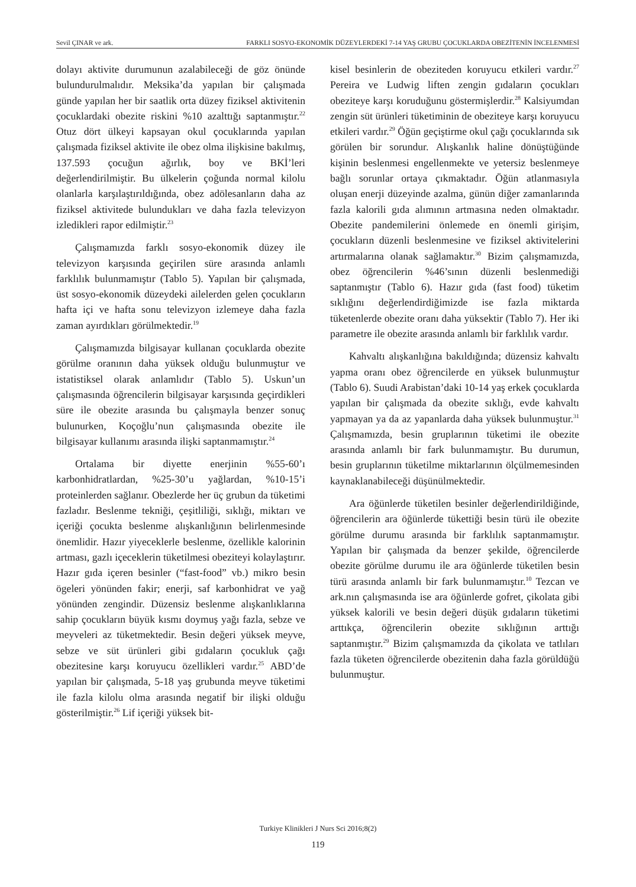Sevil ÇINAR ve ark. FARKLI SOSYO-EKONOMİK DÜZEYLERDEKİ 7-14 YAŞ GRUBU ÇOCUKLARDA OBEZİTENİN İNCELENMESİ
dolayı aktivite durumunun azalabileceği de göz önünde bulundurulmalıdır. Meksika’da yapılan bir çalışmada günde yapılan her bir saatlik orta düzey fiziksel aktivitenin çocuklardaki obezite riskini %10 azalttığı saptanmıştır.<sup>22</sup> Otuz dört ülkeyi kapsayan okul çocuklarında yapılan çalışmada fiziksel aktivite ile obez olma ilişkisine bakılmış, 137.593 çocuğun ağırlık, boy ve BKİ’leri değerlendirilmiştir. Bu ülkelerin çoğunda normal kilolu olanlarla karşılaştırıldığında, obez adölesanların daha az fiziksel aktivitede bulundukları ve daha fazla televizyon izledikleri rapor edilmiştir.<sup>23</sup>
Çalışmamızda farklı sosyo-ekonomik düzey ile televizyon karşısında geçirilen süre arasında anlamlı farklılık bulunmamıştır (Tablo 5). Yapılan bir çalışmada, üst sosyo-ekonomik düzeydeki ailelerden gelen çocukların hafta içi ve hafta sonu televizyon izlemeye daha fazla zaman ayırdıkları görülmektedir.<sup>19</sup>
Çalışmamızda bilgisayar kullanan çocuklarda obezite görülme oranının daha yüksek olduğu bulunmuştur ve istatistiksel olarak anlamlıdır (Tablo 5). Uskun’un çalışmasında öğrencilerin bilgisayar karşısında geçirdikleri süre ile obezite arasında bu çalışmayla benzer sonuç bulunurken, Koçoğlu’nun çalışmasında obezite ile bilgisayar kullanımı arasında ilişki saptanmamıştır.<sup>24</sup>
Ortalama bir diyette enerjinin %55-60’ı karbonhidratlardan, %25-30’u yağlardan, %10-15’i proteinlerden sağlanır. Obezlerde her üç grubun da tüketimi fazladır. Beslenme tekniği, çeşitliliği, sıklığı, miktarı ve içeriği çocukta beslenme alışkanlığının belirlenmesinde önemlidir. Hazır yiyeceklerle beslenme, özellikle kalorinin artması, gazlı içeceklerin tüketilmesi obeziteyi kolaylaştırır. Hazır gıda içeren besinler (“fast-food” vb.) mikro besin ögeleri yönünden fakir; enerji, saf karbonhidrat ve yağ yönünden zengindir. Düzensiz beslenme alışkanlıklarına sahip çocukların büyük kısmı doymuş yağı fazla, sebze ve meyveleri az tüketmektedir. Besin değeri yüksek meyve, sebze ve süt ürünleri gibi gıdaların çocukluk çağı obezitesine karşı koruyucu özellikleri vardır.<sup>25</sup> ABD’de yapılan bir çalışmada, 5-18 yaş grubunda meyve tüketimi ile fazla kilolu olma arasında negatif bir ilişki olduğu gösterilmiştir.<sup>26</sup> Lif içeriği yüksek bit-
kisel besinlerin de obeziteden koruyucu etkileri vardır.<sup>27</sup> Pereira ve Ludwig liften zengin gıdaların çocukları obeziteye karşı koruduğunu göstermişlerdir.<sup>28</sup> Kalsiyumdan zengin süt ürünleri tüketiminin de obeziteye karşı koruyucu etkileri vardır.<sup>29</sup> Öğün geçiştirme okul çağı çocuklarında sık görülen bir sorundur. Alışkanlık haline dönüştüğünde kişinin beslenmesi engellenmekte ve yetersiz beslenmeye bağlı sorunlar ortaya çıkmaktadır. Öğün atlanmasıyla oluşan enerji düzeyinde azalma, günün diğer zamanlarında fazla kalorili gıda alımının artmasına neden olmaktadır. Obezite pandemilerini önlemede en önemli girişim, çocukların düzenli beslenmesine ve fiziksel aktivitelerini artırmalarına olanak sağlamaktır.<sup>30</sup> Bizim çalışmamızda, obez öğrencilerin %46’sının düzenli beslenmediği saptanmıştır (Tablo 6). Hazır gıda (fast food) tüketim sıklığını değerlendirdiğimizde ise fazla miktarda tüketenlerde obezite oranı daha yüksektir (Tablo 7). Her iki parametre ile obezite arasında anlamlı bir farklılık vardır.
Kahvaltı alışkanlığına bakıldığında; düzensiz kahvaltı yapma oranı obez öğrencilerde en yüksek bulunmuştur (Tablo 6). Suudi Arabistan’daki 10-14 yaş erkek çocuklarda yapılan bir çalışmada da obezite sıklığı, evde kahvaltı yapmayan ya da az yapanlarda daha yüksek bulunmuştur.<sup>31</sup> Çalışmamızda, besin gruplarının tüketimi ile obezite arasında anlamlı bir fark bulunmamıştır. Bu durumun, besin gruplarının tüketilme miktarlarının ölçülmemesinden kaynaklanabileceği düşünülmektedir.
Ara öğünlerde tüketilen besinler değerlendirildiğinde, öğrencilerin ara öğünlerde tükettiği besin türü ile obezite görülme durumu arasında bir farklılık saptanmamıştır. Yapılan bir çalışmada da benzer şekilde, öğrencilerde obezite görülme durumu ile ara öğünlerde tüketilen besin türü arasında anlamlı bir fark bulunmamıştır.<sup>10</sup> Tezcan ve ark.nın çalışmasında ise ara öğünlerde gofret, çikolata gibi yüksek kalorili ve besin değeri düşük gıdaların tüketimi arttıkça, öğrencilerin obezite sıklığının arttığı saptanmıştır.<sup>29</sup> Bizim çalışmamızda da çikolata ve tatlıları fazla tüketen öğrencilerde obezitenin daha fazla görüldüğü bulunmuştur.
Turkiye Klinikleri J Nurs Sci 2016;8(2)
119